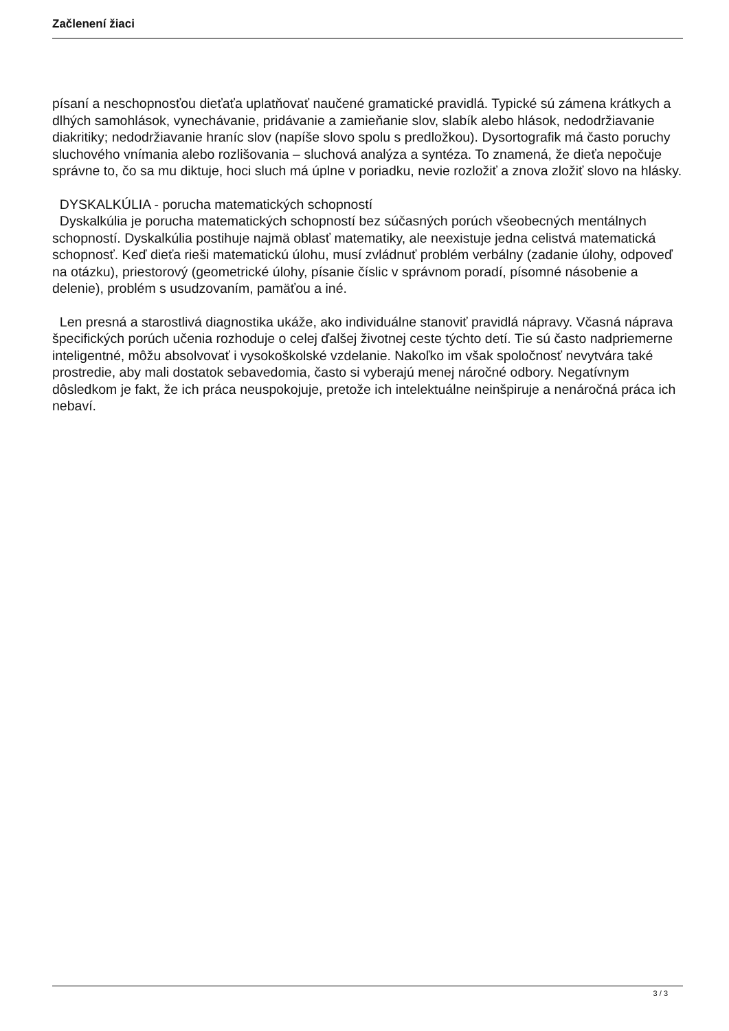Začlenení žiaci
písaní a neschopnosťou dieťaťa uplatňovať naučené gramatické pravidlá. Typické sú zámena krátkych a dlhých samohlások, vynechávanie, pridávanie a zamieňanie slov, slabík alebo hlások, nedodržiavanie diakritiky; nedodržiavanie hraníc slov (napíše slovo spolu s predložkou). Dysortografik má často poruchy sluchového vnímania alebo rozlišovania – sluchová analýza a syntéza. To znamená, že dieťa nepočuje správne to, čo sa mu diktuje, hoci sluch má úplne v poriadku, nevie rozložiť a znova zložiť slovo na hlásky.
DYSKALKÚLIA - porucha matematických schopností
Dyskalkúlia je porucha matematických schopností bez súčasných porúch všeobecných mentálnych schopností. Dyskalkúlia postihuje najmä oblasť matematiky, ale neexistuje jedna celistvá matematická schopnosť. Keď dieťa rieši matematickú úlohu, musí zvládnuť problém verbálny (zadanie úlohy, odpoveď na otázku), priestorový (geometrické úlohy, písanie číslic v správnom poradí, písomné násobenie a delenie), problém s usudzovaním, pamäťou a iné.
Len presná a starostlivá diagnostika ukáže, ako individuálne stanoviť pravidlá nápravy. Včasná náprava špecifických porúch učenia rozhoduje o celej ďalšej životnej ceste týchto detí. Tie sú často nadpriemerne inteligentné, môžu absolvovať i vysokoškolské vzdelanie. Nakoľko im však spoločnosť nevytvára také prostredie, aby mali dostatok sebavedomia, často si vyberajú menej náročné odbory. Negatívnym dôsledkom je fakt, že ich práca neuspokojuje, pretože ich intelektuálne neinšpiruje a nenáročná práca ich nebaví.
3 / 3